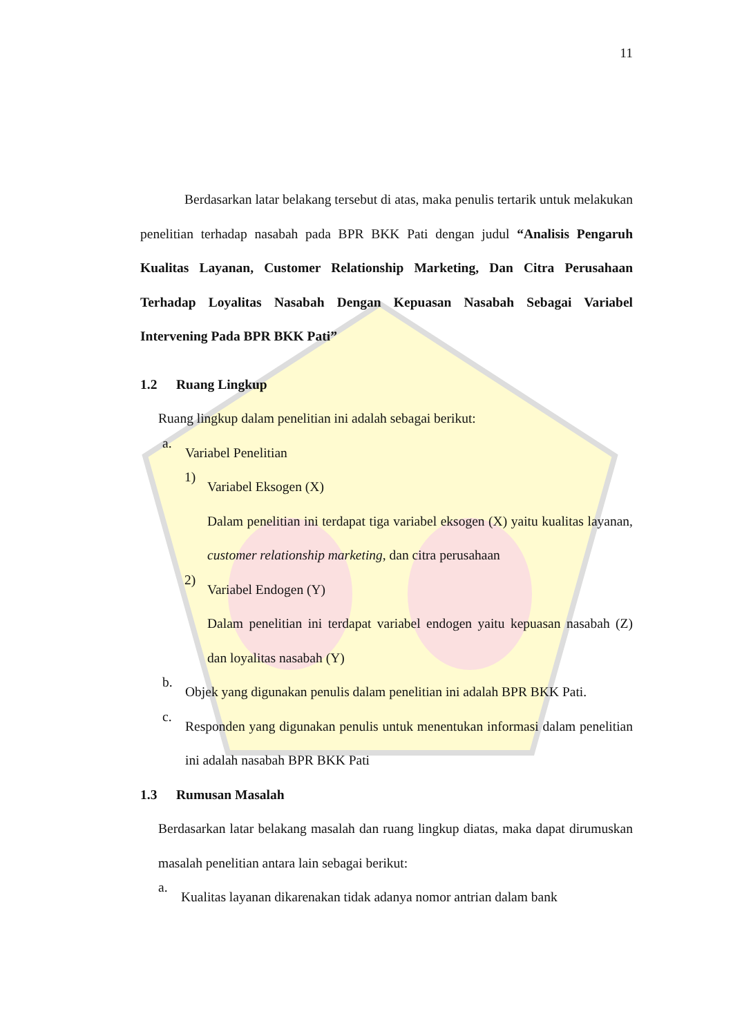11
Berdasarkan latar belakang tersebut di atas, maka penulis tertarik untuk melakukan penelitian terhadap nasabah pada BPR BKK Pati dengan judul “Analisis Pengaruh Kualitas Layanan, Customer Relationship Marketing, Dan Citra Perusahaan Terhadap Loyalitas Nasabah Dengan Kepuasan Nasabah Sebagai Variabel Intervening Pada BPR BKK Pati”
1.2 Ruang Lingkup
Ruang lingkup dalam penelitian ini adalah sebagai berikut:
a.
Variabel Penelitian
1)
Variabel Eksogen (X)
Dalam penelitian ini terdapat tiga variabel eksogen (X) yaitu kualitas layanan, customer relationship marketing, dan citra perusahaan
2)
Variabel Endogen (Y)
Dalam penelitian ini terdapat variabel endogen yaitu kepuasan nasabah (Z) dan loyalitas nasabah (Y)
b.
Objek yang digunakan penulis dalam penelitian ini adalah BPR BKK Pati.
c.
Responden yang digunakan penulis untuk menentukan informasi dalam penelitian ini adalah nasabah BPR BKK Pati
1.3 Rumusan Masalah
Berdasarkan latar belakang masalah dan ruang lingkup diatas, maka dapat dirumuskan masalah penelitian antara lain sebagai berikut:
a.
Kualitas layanan dikarenakan tidak adanya nomor antrian dalam bank